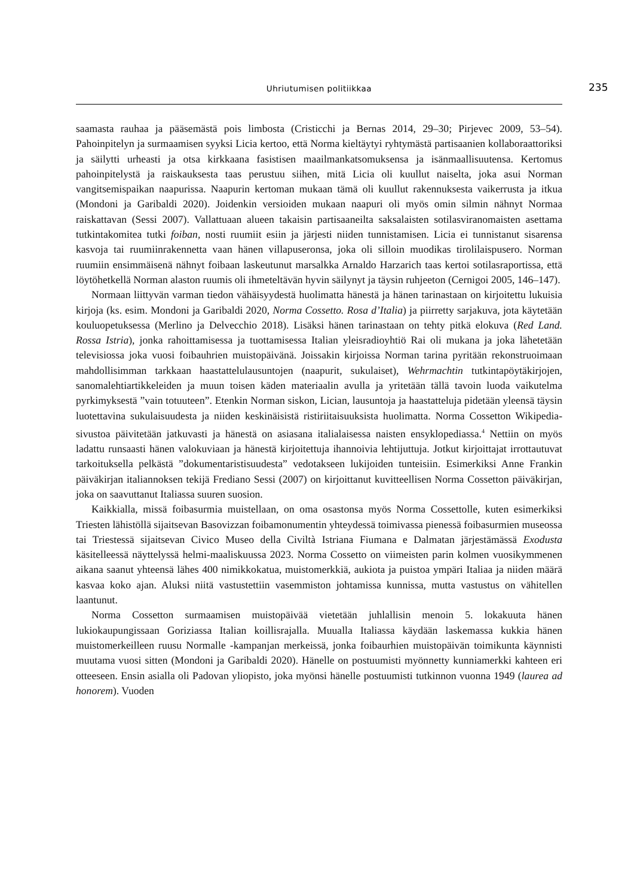Uhriutumisen politiikkaa 235
saamasta rauhaa ja pääsemästä pois limbosta (Cristicchi ja Bernas 2014, 29–30; Pirjevec 2009, 53–54). Pahoinpitelyn ja surmaamisen syyksi Licia kertoo, että Norma kieltäytyi ryhtymästä partisaanien kollaboraattoriksi ja säilytti urheasti ja otsa kirkkaana fasistisen maailmankatsomuksensa ja isänmaallisuutensa. Kertomus pahoinpitelystä ja raiskauksesta taas perustuu siihen, mitä Licia oli kuullut naiselta, joka asui Norman vangitsemispaikan naapurissa. Naapurin kertoman mukaan tämä oli kuullut rakennuksesta vaikerrusta ja itkua (Mondoni ja Garibaldi 2020). Joidenkin versioiden mukaan naapuri oli myös omin silmin nähnyt Normaa raiskattavan (Sessi 2007). Vallattuaan alueen takaisin partisaaneilta saksalaisten sotilasviranomaisten asettama tutkintakomitea tutki foiban, nosti ruumiit esiin ja järjesti niiden tunnistamisen. Licia ei tunnistanut sisarensa kasvoja tai ruumiinrakennetta vaan hänen villapuseronsa, joka oli silloin muodikas tirolilaispusero. Norman ruumiin ensimmäisenä nähnyt foibaan laskeutunut marsalkka Arnaldo Harzarich taas kertoi sotilasraportissa, että löytöhetkellä Norman alaston ruumis oli ihmeteltävän hyvin säilynyt ja täysin ruhjeeton (Cernigoi 2005, 146–147).
Normaan liittyvän varman tiedon vähäisyydestä huolimatta hänestä ja hänen tarinastaan on kirjoitettu lukuisia kirjoja (ks. esim. Mondoni ja Garibaldi 2020, Norma Cossetto. Rosa d’Italia) ja piirretty sarjakuva, jota käytetään kouluopetuksessa (Merlino ja Delvecchio 2018). Lisäksi hänen tarinastaan on tehty pitkä elokuva (Red Land. Rossa Istria), jonka rahoittamisessa ja tuottamisessa Italian yleisradioyhtiö Rai oli mukana ja joka lähetetään televisiossa joka vuosi foibauhrien muistopäivänä. Joissakin kirjoissa Norman tarina pyritään rekonstruoimaan mahdollisimman tarkkaan haastattelulausuntojen (naapurit, sukulaiset), Wehrmachtin tutkintapöytäkirjojen, sanomalehtiartikkeleiden ja muun toisen käden materiaalin avulla ja yritetään tällä tavoin luoda vaikutelma pyrkimyksestä ”vain totuuteen”. Etenkin Norman siskon, Lician, lausuntoja ja haastatteluja pidetään yleensä täysin luotettavina sukulaisuudesta ja niiden keskinäisistä ristiriitaisuuksista huolimatta. Norma Cossetton Wikipedia-sivustoa päivitetään jatkuvasti ja hänestä on asiasana italialaisessa naisten ensyklopediassa.<sup>4</sup> Nettiin on myös ladattu runsaasti hänen valokuviaan ja hänestä kirjoitettuja ihannoivia lehtijuttuja. Jotkut kirjoittajat irrottautuvat tarkoituksella pelkästä ”dokumentaristisuudesta” vedotakseen lukijoiden tunteisiin. Esimerkiksi Anne Frankin päiväkirjan italiannoksen tekijä Frediano Sessi (2007) on kirjoittanut kuvitteellisen Norma Cossetton päiväkirjan, joka on saavuttanut Italiassa suuren suosion.
Kaikkialla, missä foibasurmia muistellaan, on oma osastonsa myös Norma Cossettolle, kuten esimerkiksi Triesten lähistöllä sijaitsevan Basovizzan foibamonumentin yhteydessä toimivassa pienessä foibasurmien museossa tai Triestessä sijaitsevan Civico Museo della Civiltà Istriana Fiumana e Dalmatan järjestämässä Exodusta käsitelleessä näyttelyssä helmi-maaliskuussa 2023. Norma Cossetto on viimeisten parin kolmen vuosikymmenen aikana saanut yhteensä lähes 400 nimikkokatua, muistomerkkiä, aukiota ja puistoa ympäri Italiaa ja niiden määrä kasvaa koko ajan. Aluksi niitä vastustettiin vasemmiston johtamissa kunnissa, mutta vastustus on vähitellen laantunut.
Norma Cossetton surmaamisen muistopäivää vietetään juhlallisin menoin 5. lokakuuta hänen lukiokaupungissaan Goriziassa Italian koillisrajalla. Muualla Italiassa käydään laskemassa kukkia hänen muistomerkeilleen ruusu Normalle -kampanjan merkeissä, jonka foibaurhien muistopäivän toimikunta käynnisti muutama vuosi sitten (Mondoni ja Garibaldi 2020). Hänelle on postuumisti myönnetty kunniamerkki kahteen eri otteeseen. Ensin asialla oli Padovan yliopisto, joka myönsi hänelle postuumisti tutkinnon vuonna 1949 (laurea ad honorem). Vuoden